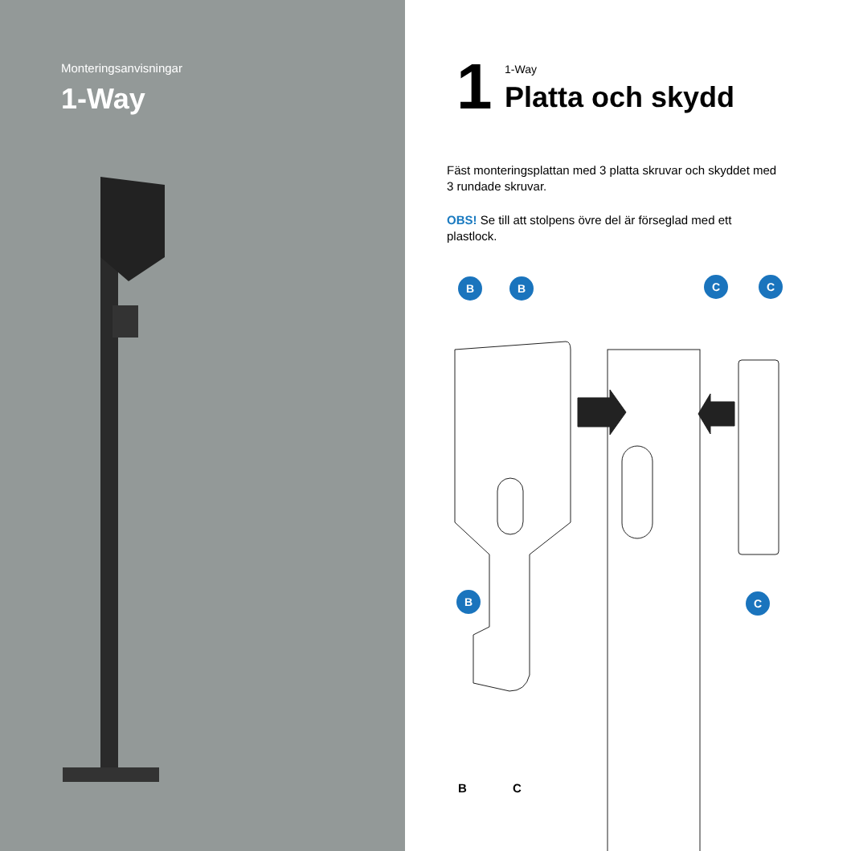Monteringsanvisningar
1-Way
1 1-Way
Platta och skydd
Fäst monteringsplattan med 3 platta skruvar och skyddet med 3 rundade skruvar.
OBS! Se till att stolpens övre del är förseglad med ett plastlock.
B B C C
B C
B C